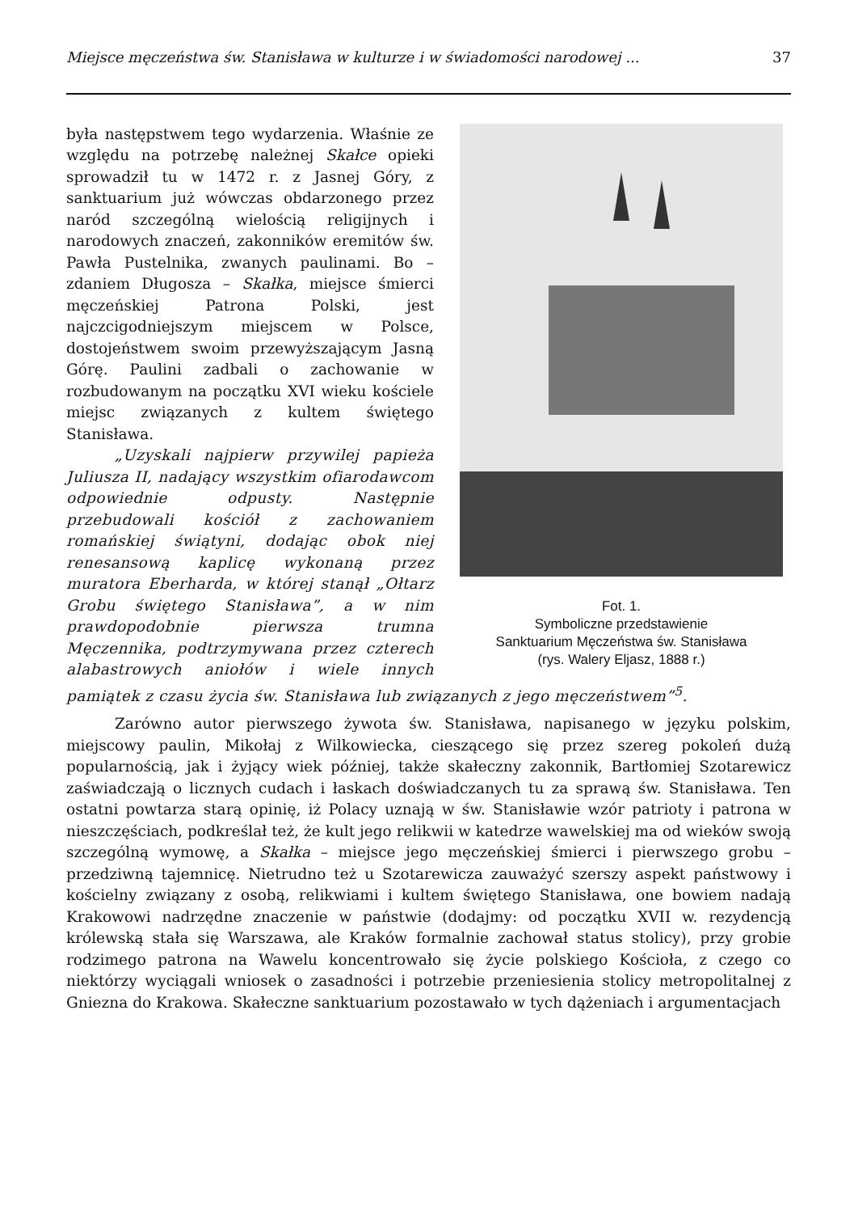Miejsce męczeństwa św. Stanisława w kulturze i w świadomości narodowej ... 37
Fot. 1.
Symboliczne przedstawienie
Sanktuarium Męczeństwa św. Stanisława
(rys. Walery Eljasz, 1888 r.)
była następstwem tego wydarzenia. Właśnie ze względu na potrzebę należnej Skałce opieki sprowadził tu w 1472 r. z Jasnej Góry, z sanktuarium już wówczas obdarzonego przez naród szczególną wielością religijnych i narodowych znaczeń, zakonników eremitów św. Pawła Pustelnika, zwanych paulinami. Bo – zdaniem Długosza – Skałka, miejsce śmierci męczeńskiej Patrona Polski, jest najczcigodniejszym miejscem w Polsce, dostojeństwem swoim przewyższającym Jasną Górę. Paulini zadbali o zachowanie w rozbudowanym na początku XVI wieku kościele miejsc związanych z kultem świętego Stanisława.
„Uzyskali najpierw przywilej papieża Juliusza II, nadający wszystkim ofiarodawcom odpowiednie odpusty. Następnie przebudowali kościół z zachowaniem romańskiej świątyni, dodając obok niej renesansową kaplicę wykonaną przez muratora Eberharda, w której stanął „Ołtarz Grobu świętego Stanisława”, a w nim prawdopodobnie pierwsza trumna Męczennika, podtrzymywana przez czterech alabastrowych aniołów i wiele innych pamiątek z czasu życia św. Stanisława lub związanych z jego męczeństwem”<sup>5</sup>.
Zarówno autor pierwszego żywota św. Stanisława, napisanego w języku polskim, miejscowy paulin, Mikołaj z Wilkowiecka, cieszącego się przez szereg pokoleń dużą popularnością, jak i żyjący wiek później, także skałeczny zakonnik, Bartłomiej Szotarewicz zaświadczają o licznych cudach i łaskach doświadczanych tu za sprawą św. Stanisława. Ten ostatni powtarza starą opinię, iż Polacy uznają w św. Stanisławie wzór patrioty i patrona w nieszczęściach, podkreślał też, że kult jego relikwii w katedrze wawelskiej ma od wieków swoją szczególną wymowę, a Skałka – miejsce jego męczeńskiej śmierci i pierwszego grobu – przedziwną tajemnicę. Nietrudno też u Szotarewicza zauważyć szerszy aspekt państwowy i kościelny związany z osobą, relikwiami i kultem świętego Stanisława, one bowiem nadają Krakowowi nadrzędne znaczenie w państwie (dodajmy: od początku XVII w. rezydencją królewską stała się Warszawa, ale Kraków formalnie zachował status stolicy), przy grobie rodzimego patrona na Wawelu koncentrowało się życie polskiego Kościoła, z czego co niektórzy wyciągali wniosek o zasadności i potrzebie przeniesienia stolicy metropolitalnej z Gniezna do Krakowa. Skałeczne sanktuarium pozostawało w tych dążeniach i argumentacjach